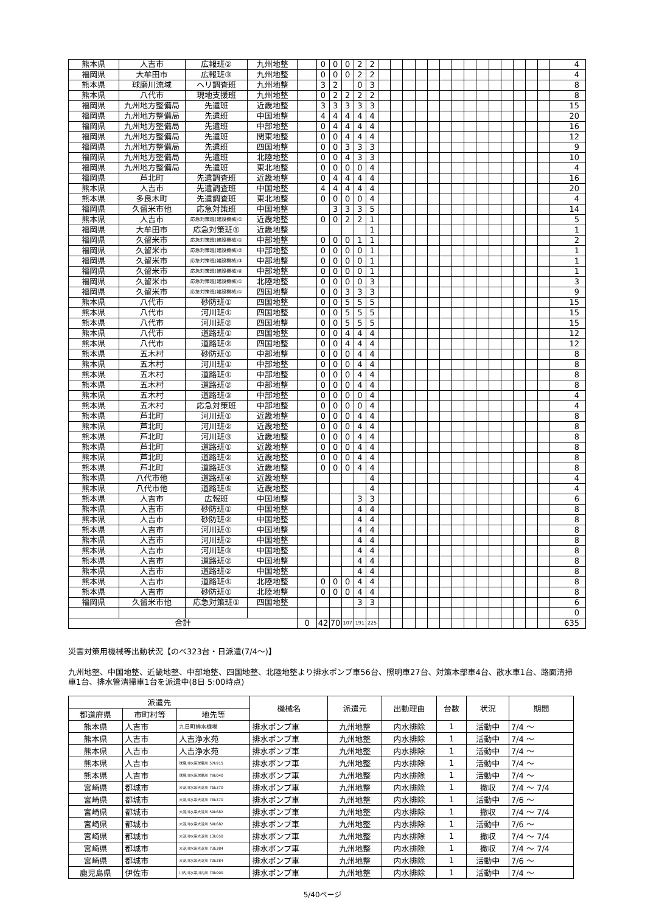| 熊本県 | 人吉市 | 広報班② | 九州地整 | | 0 | 0 | 0 | 2 | 2 | | | | | | | | | | | | | | | 4 |
| 福岡県 | 大牟田市 | 広報班③ | 九州地整 | | 0 | 0 | 0 | 2 | 2 | | | | | | | | | | | | | | | 4 |
| 熊本県 | 球磨川流域 | ヘリ調査班 | 九州地整 | | 3 | 2 | | 0 | 3 | | | | | | | | | | | | | | | 8 |
| 熊本県 | 八代市 | 現地支援班 | 九州地整 | | 0 | 2 | 2 | 2 | 2 | | | | | | | | | | | | | | | 8 |
| 福岡県 | 九州地方整備局 | 先遣班 | 近畿地整 | | 3 | 3 | 3 | 3 | 3 | | | | | | | | | | | | | | | 15 |
| 福岡県 | 九州地方整備局 | 先遣班 | 中国地整 | | 4 | 4 | 4 | 4 | 4 | | | | | | | | | | | | | | | 20 |
| 福岡県 | 九州地方整備局 | 先遣班 | 中部地整 | | 0 | 4 | 4 | 4 | 4 | | | | | | | | | | | | | | | 16 |
| 福岡県 | 九州地方整備局 | 先遣班 | 関東地整 | | 0 | 0 | 4 | 4 | 4 | | | | | | | | | | | | | | | 12 |
| 福岡県 | 九州地方整備局 | 先遣班 | 四国地整 | | 0 | 0 | 3 | 3 | 3 | | | | | | | | | | | | | | | 9 |
| 福岡県 | 九州地方整備局 | 先遣班 | 北陸地整 | | 0 | 0 | 4 | 3 | 3 | | | | | | | | | | | | | | | 10 |
| 福岡県 | 九州地方整備局 | 先遣班 | 東北地整 | | 0 | 0 | 0 | 0 | 4 | | | | | | | | | | | | | | | 4 |
| 福岡県 | 芦北町 | 先遣調査班 | 近畿地整 | | 0 | 4 | 4 | 4 | 4 | | | | | | | | | | | | | | | 16 |
| 熊本県 | 人吉市 | 先遣調査班 | 中国地整 | | 4 | 4 | 4 | 4 | 4 | | | | | | | | | | | | | | | 20 |
| 熊本県 | 多良木町 | 先遣調査班 | 東北地整 | | 0 | 0 | 0 | 0 | 4 | | | | | | | | | | | | | | | 4 |
| 福岡県 | 久留米市他 | 応急対策班 | 中国地整 | | | 3 | 3 | 3 | 5 | | | | | | | | | | | | | | | 14 |
| 熊本県 | 人吉市 | 応急対策班(建設機械)① | 近畿地整 | | 0 | 0 | 2 | 2 | 1 | | | | | | | | | | | | | | | 5 |
| 福岡県 | 大牟田市 | 応急対策班① | 近畿地整 | | | | | | 1 | | | | | | | | | | | | | | | 1 |
| 福岡県 | 久留米市 | 応急対策班(建設機械)① | 中部地整 | | 0 | 0 | 0 | 1 | 1 | | | | | | | | | | | | | | | 2 |
| 福岡県 | 久留米市 | 応急対策班(建設機械)② | 中部地整 | | 0 | 0 | 0 | 0 | 1 | | | | | | | | | | | | | | | 1 |
| 福岡県 | 久留米市 | 応急対策班(建設機械)③ | 中部地整 | | 0 | 0 | 0 | 0 | 1 | | | | | | | | | | | | | | | 1 |
| 福岡県 | 久留米市 | 応急対策班(建設機械)④ | 中部地整 | | 0 | 0 | 0 | 0 | 1 | | | | | | | | | | | | | | | 1 |
| 福岡県 | 久留米市 | 応急対策班(建設機械)① | 北陸地整 | | 0 | 0 | 0 | 0 | 3 | | | | | | | | | | | | | | | 3 |
| 福岡県 | 久留米市 | 応急対策班(建設機械)① | 四国地整 | | 0 | 0 | 3 | 3 | 3 | | | | | | | | | | | | | | | 9 |
| 熊本県 | 八代市 | 砂防班① | 四国地整 | | 0 | 0 | 5 | 5 | 5 | | | | | | | | | | | | | | | 15 |
| 熊本県 | 八代市 | 河川班① | 四国地整 | | 0 | 0 | 5 | 5 | 5 | | | | | | | | | | | | | | | 15 |
| 熊本県 | 八代市 | 河川班② | 四国地整 | | 0 | 0 | 5 | 5 | 5 | | | | | | | | | | | | | | | 15 |
| 熊本県 | 八代市 | 道路班① | 四国地整 | | 0 | 0 | 4 | 4 | 4 | | | | | | | | | | | | | | | 12 |
| 熊本県 | 八代市 | 道路班② | 四国地整 | | 0 | 0 | 4 | 4 | 4 | | | | | | | | | | | | | | | 12 |
| 熊本県 | 五木村 | 砂防班① | 中部地整 | | 0 | 0 | 0 | 4 | 4 | | | | | | | | | | | | | | | 8 |
| 熊本県 | 五木村 | 河川班① | 中部地整 | | 0 | 0 | 0 | 4 | 4 | | | | | | | | | | | | | | | 8 |
| 熊本県 | 五木村 | 道路班① | 中部地整 | | 0 | 0 | 0 | 4 | 4 | | | | | | | | | | | | | | | 8 |
| 熊本県 | 五木村 | 道路班② | 中部地整 | | 0 | 0 | 0 | 4 | 4 | | | | | | | | | | | | | | | 8 |
| 熊本県 | 五木村 | 道路班③ | 中部地整 | | 0 | 0 | 0 | 0 | 4 | | | | | | | | | | | | | | | 4 |
| 熊本県 | 五木村 | 応急対策班 | 中部地整 | | 0 | 0 | 0 | 0 | 4 | | | | | | | | | | | | | | | 4 |
| 熊本県 | 芦北町 | 河川班① | 近畿地整 | | 0 | 0 | 0 | 4 | 4 | | | | | | | | | | | | | | | 8 |
| 熊本県 | 芦北町 | 河川班② | 近畿地整 | | 0 | 0 | 0 | 4 | 4 | | | | | | | | | | | | | | | 8 |
| 熊本県 | 芦北町 | 河川班③ | 近畿地整 | | 0 | 0 | 0 | 4 | 4 | | | | | | | | | | | | | | | 8 |
| 熊本県 | 芦北町 | 道路班① | 近畿地整 | | 0 | 0 | 0 | 4 | 4 | | | | | | | | | | | | | | | 8 |
| 熊本県 | 芦北町 | 道路班② | 近畿地整 | | 0 | 0 | 0 | 4 | 4 | | | | | | | | | | | | | | | 8 |
| 熊本県 | 芦北町 | 道路班③ | 近畿地整 | | 0 | 0 | 0 | 4 | 4 | | | | | | | | | | | | | | | 8 |
| 熊本県 | 八代市他 | 道路班④ | 近畿地整 | | | | | | 4 | | | | | | | | | | | | | | | 4 |
| 熊本県 | 八代市他 | 道路班⑤ | 近畿地整 | | | | | | 4 | | | | | | | | | | | | | | | 4 |
| 熊本県 | 人吉市 | 広報班 | 中国地整 | | | | | 3 | 3 | | | | | | | | | | | | | | | 6 |
| 熊本県 | 人吉市 | 砂防班① | 中国地整 | | | | | 4 | 4 | | | | | | | | | | | | | | | 8 |
| 熊本県 | 人吉市 | 砂防班② | 中国地整 | | | | | 4 | 4 | | | | | | | | | | | | | | | 8 |
| 熊本県 | 人吉市 | 河川班① | 中国地整 | | | | | 4 | 4 | | | | | | | | | | | | | | | 8 |
| 熊本県 | 人吉市 | 河川班② | 中国地整 | | | | | 4 | 4 | | | | | | | | | | | | | | | 8 |
| 熊本県 | 人吉市 | 河川班③ | 中国地整 | | | | | 4 | 4 | | | | | | | | | | | | | | | 8 |
| 熊本県 | 人吉市 | 道路班② | 中国地整 | | | | | 4 | 4 | | | | | | | | | | | | | | | 8 |
| 熊本県 | 人吉市 | 道路班② | 中国地整 | | | | | 4 | 4 | | | | | | | | | | | | | | | 8 |
| 熊本県 | 人吉市 | 道路班① | 北陸地整 | | 0 | 0 | 0 | 4 | 4 | | | | | | | | | | | | | | | 8 |
| 熊本県 | 人吉市 | 砂防班① | 北陸地整 | | 0 | 0 | 0 | 4 | 4 | | | | | | | | | | | | | | | 8 |
| 福岡県 | 久留米市他 | 応急対策班① | 四国地整 | | | | | 3 | 3 | | | | | | | | | | | | | | | 6 |
| | | | | | | | | | | | | | | | | | | | | | | | | 0 |
| 合計 | | | | 0 | 42 | 70 | 107 | 191 | 225 | | | | | | | | | | | | | | | 635 |
災害対策用機械等出動状況【のべ323台・日派遣(7/4～)】
九州地整、中国地整、近畿地整、中部地整、四国地整、北陸地整より排水ポンプ車56台、照明車27台、対策本部車4台、散水車1台、路面清掃車1台、排水管清掃車1台を派遣中(8日 5:00時点)
| 派遣先 | | | 機械名 | 派遣元 | 出動理由 | 台数 | 状況 | 期間 |
| --- | --- | --- | --- | --- | --- | --- | --- | --- |
| 都道府県 | 市町村等 | 地先等 | | | | | | |
| 熊本県 | 人吉市 | 九日町排水機場 | 排水ポンプ車 | 九州地整 | 内水排除 | 1 | 活動中 | 7/4 ～ |
| 熊本県 | 人吉市 | 人吉浄水苑 | 排水ポンプ車 | 九州地整 | 内水排除 | 1 | 活動中 | 7/4 ～ |
| 熊本県 | 人吉市 | 人吉浄水苑 | 排水ポンプ車 | 九州地整 | 内水排除 | 1 | 活動中 | 7/4 ～ |
| 熊本県 | 人吉市 | 球磨川水系球磨川 57k915 | 排水ポンプ車 | 九州地整 | 内水排除 | 1 | 活動中 | 7/4 ～ |
| 熊本県 | 人吉市 | 球磨川水系球磨川 79k040 | 排水ポンプ車 | 九州地整 | 内水排除 | 1 | 活動中 | 7/4 ～ |
| 宮崎県 | 都城市 | 大淀川水系大淀川 76k370 | 排水ポンプ車 | 九州地整 | 内水排除 | 1 | 撤収 | 7/4 ～ 7/4 |
| 宮崎県 | 都城市 | 大淀川水系大淀川 76k370 | 排水ポンプ車 | 九州地整 | 内水排除 | 1 | 活動中 | 7/6 ～ |
| 宮崎県 | 都城市 | 大淀川水系大淀川 59k682 | 排水ポンプ車 | 九州地整 | 内水排除 | 1 | 撤収 | 7/4 ～ 7/4 |
| 宮崎県 | 都城市 | 大淀川水系大淀川 59k682 | 排水ポンプ車 | 九州地整 | 内水排除 | 1 | 活動中 | 7/6 ～ |
| 宮崎県 | 都城市 | 大淀川水系大淀川 13k650 | 排水ポンプ車 | 九州地整 | 内水排除 | 1 | 撤収 | 7/4 ～ 7/4 |
| 宮崎県 | 都城市 | 大淀川水系大淀川 73k384 | 排水ポンプ車 | 九州地整 | 内水排除 | 1 | 撤収 | 7/4 ～ 7/4 |
| 宮崎県 | 都城市 | 大淀川水系大淀川 73k384 | 排水ポンプ車 | 九州地整 | 内水排除 | 1 | 活動中 | 7/6 ～ |
| 鹿児島県 | 伊佐市 | 川内川水系川内川 73k000 | 排水ポンプ車 | 九州地整 | 内水排除 | 1 | 活動中 | 7/4 ～ |
5/40ページ